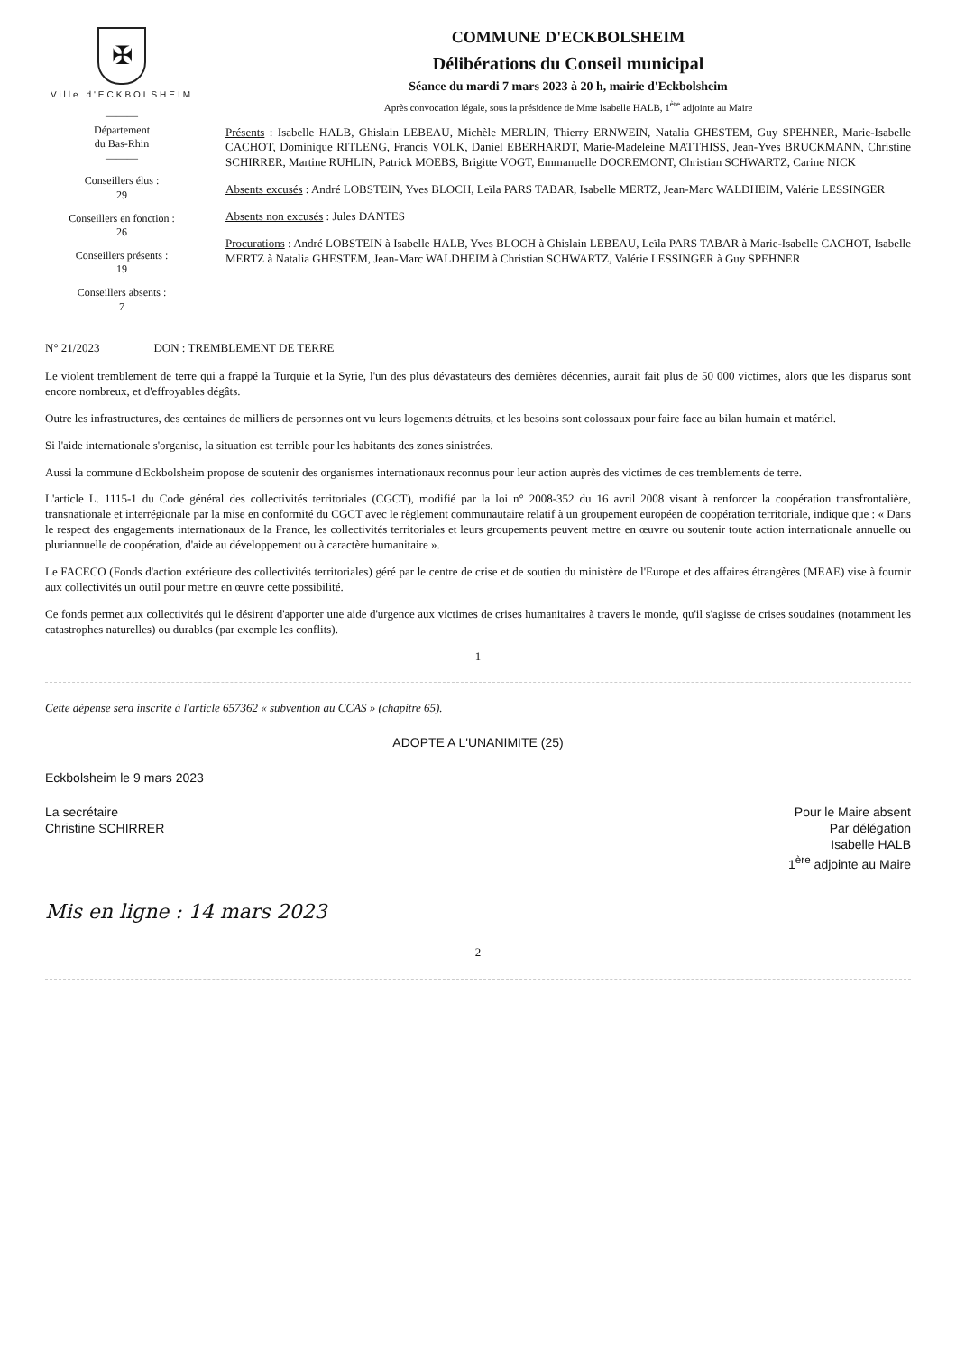✠
Ville d'ECKBOLSHEIM
———
Département
du Bas-Rhin
———
Conseillers élus :
29
Conseillers en fonction :
26
Conseillers présents :
19
Conseillers absents :
7
COMMUNE D'ECKBOLSHEIM
Délibérations du Conseil municipal
Séance du mardi 7 mars 2023 à 20 h, mairie d'Eckbolsheim
Après convocation légale, sous la présidence de Mme Isabelle HALB, 1<sup>ère</sup> adjointe au Maire
Présents : Isabelle HALB, Ghislain LEBEAU, Michèle MERLIN, Thierry ERNWEIN, Natalia GHESTEM, Guy SPEHNER, Marie-Isabelle CACHOT, Dominique RITLENG, Francis VOLK, Daniel EBERHARDT, Marie-Madeleine MATTHISS, Jean-Yves BRUCKMANN, Christine SCHIRRER, Martine RUHLIN, Patrick MOEBS, Brigitte VOGT, Emmanuelle DOCREMONT, Christian SCHWARTZ, Carine NICK
Absents excusés : André LOBSTEIN, Yves BLOCH, Leïla PARS TABAR, Isabelle MERTZ, Jean-Marc WALDHEIM, Valérie LESSINGER
Absents non excusés : Jules DANTES
Procurations : André LOBSTEIN à Isabelle HALB, Yves BLOCH à Ghislain LEBEAU, Leïla PARS TABAR à Marie-Isabelle CACHOT, Isabelle MERTZ à Natalia GHESTEM, Jean-Marc WALDHEIM à Christian SCHWARTZ, Valérie LESSINGER à Guy SPEHNER
N° 21/2023 DON : TREMBLEMENT DE TERRE
Le violent tremblement de terre qui a frappé la Turquie et la Syrie, l'un des plus dévastateurs des dernières décennies, aurait fait plus de 50 000 victimes, alors que les disparus sont encore nombreux, et d'effroyables dégâts.
Outre les infrastructures, des centaines de milliers de personnes ont vu leurs logements détruits, et les besoins sont colossaux pour faire face au bilan humain et matériel.
Si l'aide internationale s'organise, la situation est terrible pour les habitants des zones sinistrées.
Aussi la commune d'Eckbolsheim propose de soutenir des organismes internationaux reconnus pour leur action auprès des victimes de ces tremblements de terre.
L'article L. 1115-1 du Code général des collectivités territoriales (CGCT), modifié par la loi n° 2008-352 du 16 avril 2008 visant à renforcer la coopération transfrontalière, transnationale et interrégionale par la mise en conformité du CGCT avec le règlement communautaire relatif à un groupement européen de coopération territoriale, indique que : « Dans le respect des engagements internationaux de la France, les collectivités territoriales et leurs groupements peuvent mettre en œuvre ou soutenir toute action internationale annuelle ou pluriannuelle de coopération, d'aide au développement ou à caractère humanitaire ».
Le FACECO (Fonds d'action extérieure des collectivités territoriales) géré par le centre de crise et de soutien du ministère de l'Europe et des affaires étrangères (MEAE) vise à fournir aux collectivités un outil pour mettre en œuvre cette possibilité.
Ce fonds permet aux collectivités qui le désirent d'apporter une aide d'urgence aux victimes de crises humanitaires à travers le monde, qu'il s'agisse de crises soudaines (notamment les catastrophes naturelles) ou durables (par exemple les conflits).
1
Cette dépense sera inscrite à l'article 657362 « subvention au CCAS » (chapitre 65).
ADOPTE A L'UNANIMITE (25)
Eckbolsheim le 9 mars 2023
La secrétaire
Christine SCHIRRER
Pour le Maire absent
Par délégation
Isabelle HALB
1<sup>ère</sup> adjointe au Maire
Mis en ligne : 14 mars 2023
2